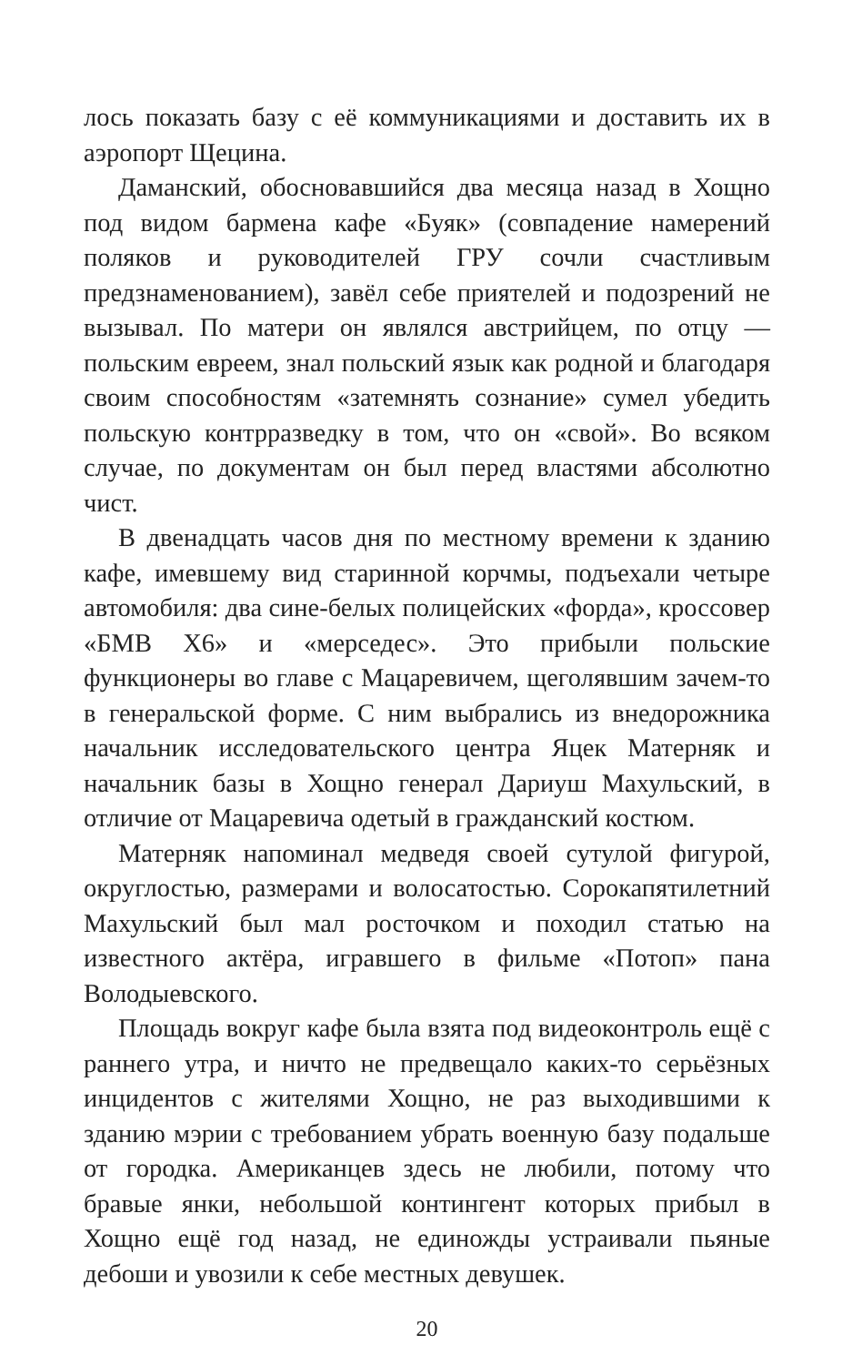лось показать базу с её коммуникациями и доставить их в аэропорт Щецина.
Даманский, обосновавшийся два месяца назад в Хощно под видом бармена кафе «Буяк» (совпадение намерений поляков и руководителей ГРУ сочли счастливым предзнаменованием), завёл себе приятелей и подозрений не вызывал. По матери он являлся австрийцем, по отцу — польским евреем, знал польский язык как родной и благодаря своим способностям «затемнять сознание» сумел убедить польскую контрразведку в том, что он «свой». Во всяком случае, по документам он был перед властями абсолютно чист.
В двенадцать часов дня по местному времени к зданию кафе, имевшему вид старинной корчмы, подъехали четыре автомобиля: два сине-белых полицейских «форда», кроссовер «БМВ Х6» и «мерседес». Это прибыли польские функционеры во главе с Мацаревичем, щеголявшим зачем-то в генеральской форме. С ним выбрались из внедорожника начальник исследовательского центра Яцек Матерняк и начальник базы в Хощно генерал Дариуш Махульский, в отличие от Мацаревича одетый в гражданский костюм.
Матерняк напоминал медведя своей сутулой фигурой, округлостью, размерами и волосатостью. Сорокапятилетний Махульский был мал росточком и походил статью на известного актёра, игравшего в фильме «Потоп» пана Володыевского.
Площадь вокруг кафе была взята под видеоконтроль ещё с раннего утра, и ничто не предвещало каких-то серьёзных инцидентов с жителями Хощно, не раз выходившими к зданию мэрии с требованием убрать военную базу подальше от городка. Американцев здесь не любили, потому что бравые янки, небольшой контингент которых прибыл в Хощно ещё год назад, не единожды устраивали пьяные дебоши и увозили к себе местных девушек.
20